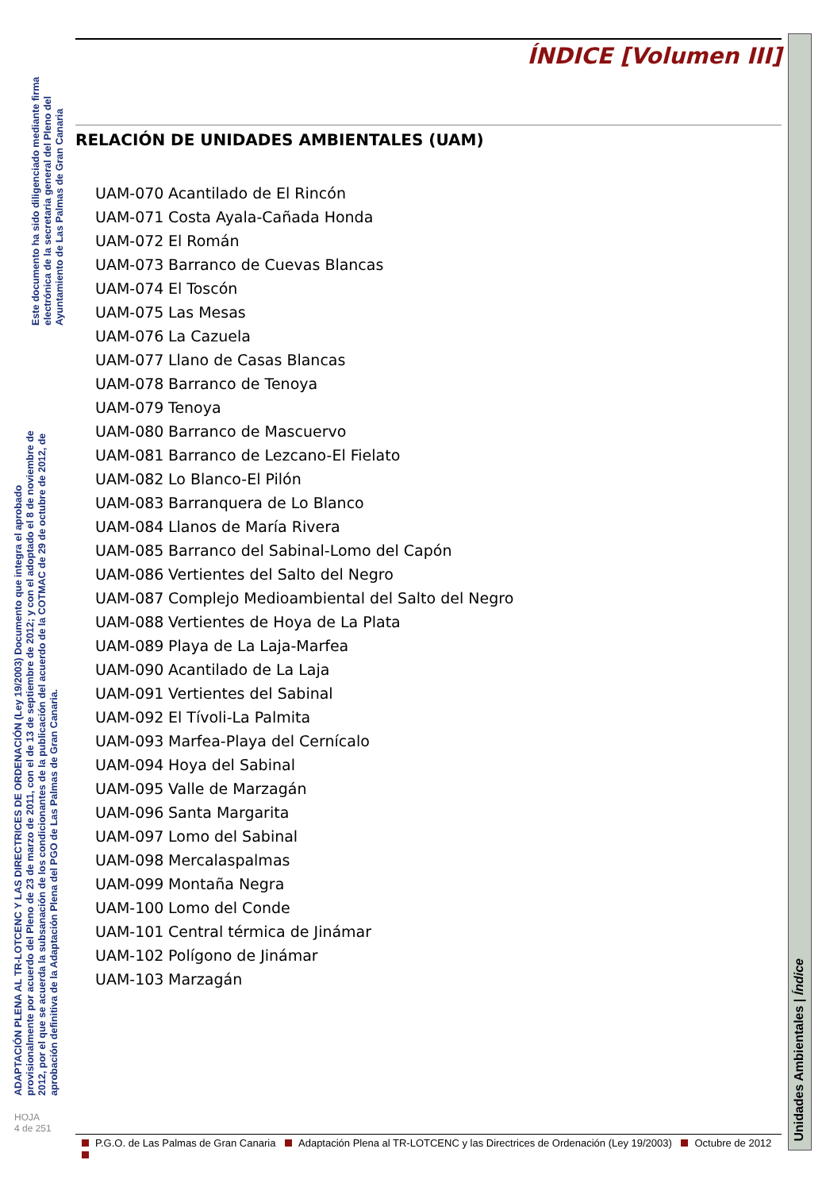Este documento ha sido diligenciado mediante firma electrónica de la secretaria general del Pleno del Ayuntamiento de Las Palmas de Gran Canaria
ADAPTACIÓN PLENA AL TR-LOTCENC Y LAS DIRECTRICES DE ORDENACIÓN (Ley 19/2003) Documento que integra el aprobado provisionalmente por acuerdo del Pleno de 23 de marzo de 2011, con el de 13 de septiembre de 2012; y con el adoptado el 8 de noviembre de 2012, por el que se acuerda la subsanación de los condicionantes de la publicación del acuerdo de la COTMAC de 29 de octubre de 2012, de aprobación definitiva de la Adaptación Plena del PGO de Las Palmas de Gran Canaria.
HOJA
4 de 251
ÍNDICE [Volumen III]
RELACIÓN DE UNIDADES AMBIENTALES (UAM)
| UAM-070 | Acantilado de El Rincón |
| UAM-071 | Costa Ayala-Cañada Honda |
| UAM-072 | El Román |
| UAM-073 | Barranco de Cuevas Blancas |
| UAM-074 | El Toscón |
| UAM-075 | Las Mesas |
| UAM-076 | La Cazuela |
| UAM-077 | Llano de Casas Blancas |
| UAM-078 | Barranco de Tenoya |
| UAM-079 | Tenoya |
| UAM-080 | Barranco de Mascuervo |
| UAM-081 | Barranco de Lezcano-El Fielato |
| UAM-082 | Lo Blanco-El Pilón |
| UAM-083 | Barranquera de Lo Blanco |
| UAM-084 | Llanos de María Rivera |
| UAM-085 | Barranco del Sabinal-Lomo del Capón |
| UAM-086 | Vertientes del Salto del Negro |
| UAM-087 | Complejo Medioambiental del Salto del Negro |
| UAM-088 | Vertientes de Hoya de La Plata |
| UAM-089 | Playa de La Laja-Marfea |
| UAM-090 | Acantilado de La Laja |
| UAM-091 | Vertientes del Sabinal |
| UAM-092 | El Tívoli-La Palmita |
| UAM-093 | Marfea-Playa del Cernícalo |
| UAM-094 | Hoya del Sabinal |
| UAM-095 | Valle de Marzagán |
| UAM-096 | Santa Margarita |
| UAM-097 | Lomo del Sabinal |
| UAM-098 | Mercalaspalmas |
| UAM-099 | Montaña Negra |
| UAM-100 | Lomo del Conde |
| UAM-101 | Central térmica de Jinámar |
| UAM-102 | Polígono de Jinámar |
| UAM-103 | Marzagán |
Unidades Ambientales | Índice
P.G.O. de Las Palmas de Gran Canaria Adaptación Plena al TR-LOTCENC y las Directrices de Ordenación (Ley 19/2003) Octubre de 2012